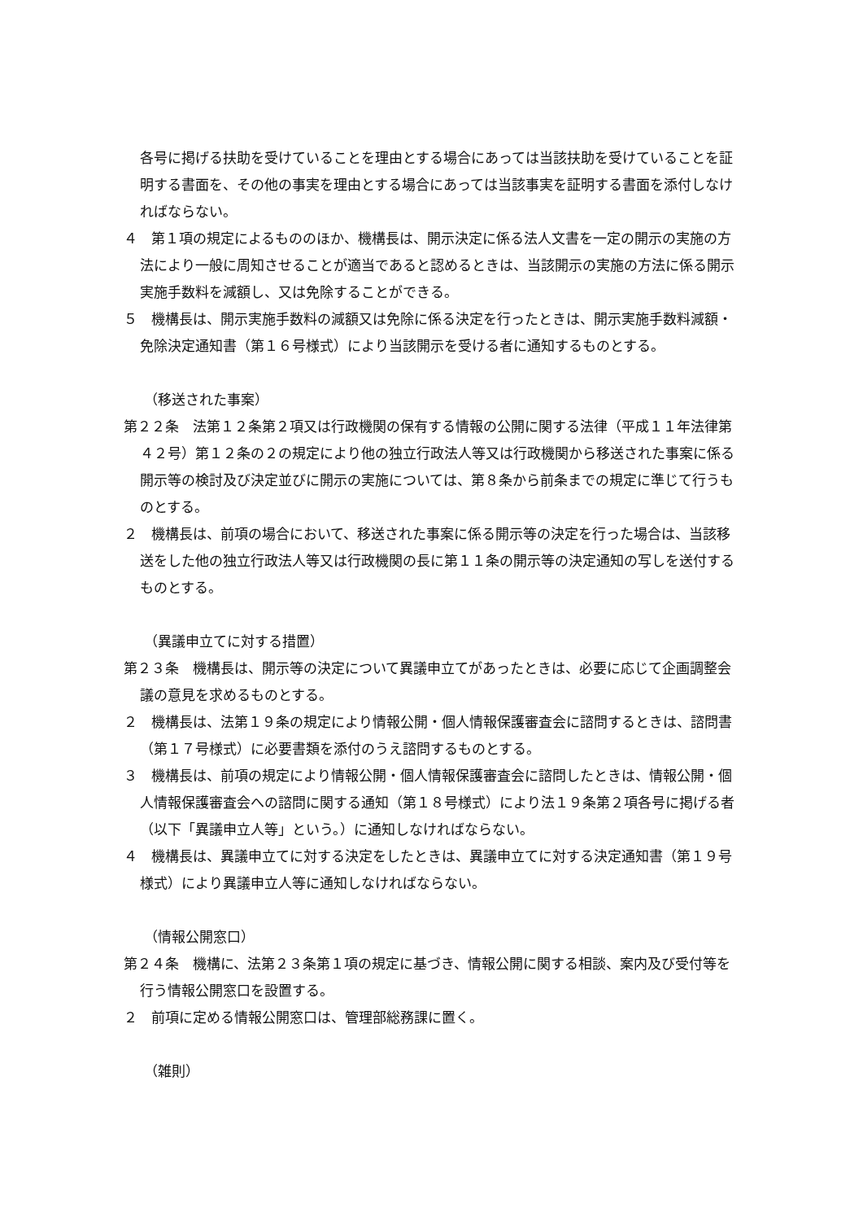各号に掲げる扶助を受けていることを理由とする場合にあっては当該扶助を受けていることを証明する書面を、その他の事実を理由とする場合にあっては当該事実を証明する書面を添付しなければならない。
４　第１項の規定によるもののほか、機構長は、開示決定に係る法人文書を一定の開示の実施の方法により一般に周知させることが適当であると認めるときは、当該開示の実施の方法に係る開示実施手数料を減額し、又は免除することができる。
５　機構長は、開示実施手数料の減額又は免除に係る決定を行ったときは、開示実施手数料減額・免除決定通知書（第１６号様式）により当該開示を受ける者に通知するものとする。
（移送された事案）
第２２条　法第１２条第２項又は行政機関の保有する情報の公開に関する法律（平成１１年法律第４２号）第１２条の２の規定により他の独立行政法人等又は行政機関から移送された事案に係る開示等の検討及び決定並びに開示の実施については、第８条から前条までの規定に準じて行うものとする。
２　機構長は、前項の場合において、移送された事案に係る開示等の決定を行った場合は、当該移送をした他の独立行政法人等又は行政機関の長に第１１条の開示等の決定通知の写しを送付するものとする。
（異議申立てに対する措置）
第２３条　機構長は、開示等の決定について異議申立てがあったときは、必要に応じて企画調整会議の意見を求めるものとする。
２　機構長は、法第１９条の規定により情報公開・個人情報保護審査会に諮問するときは、諮問書（第１７号様式）に必要書類を添付のうえ諮問するものとする。
３　機構長は、前項の規定により情報公開・個人情報保護審査会に諮問したときは、情報公開・個人情報保護審査会への諮問に関する通知（第１８号様式）により法１９条第２項各号に掲げる者（以下「異議申立人等」という。）に通知しなければならない。
４　機構長は、異議申立てに対する決定をしたときは、異議申立てに対する決定通知書（第１９号様式）により異議申立人等に通知しなければならない。
（情報公開窓口）
第２４条　機構に、法第２３条第１項の規定に基づき、情報公開に関する相談、案内及び受付等を行う情報公開窓口を設置する。
２　前項に定める情報公開窓口は、管理部総務課に置く。
（雑則）